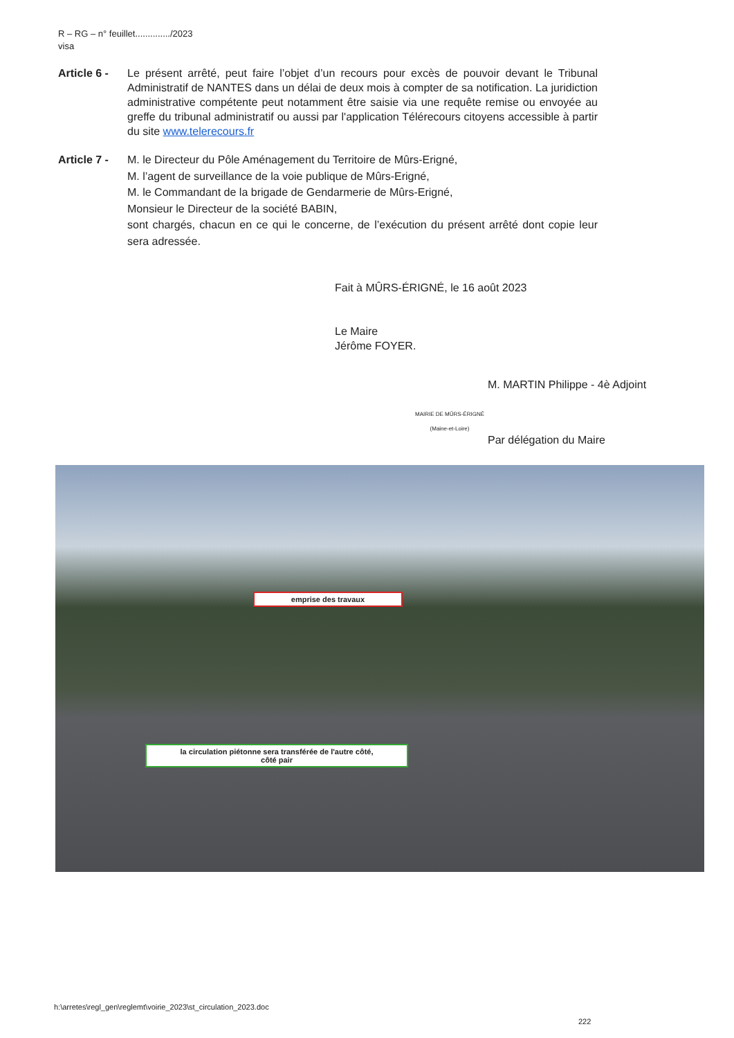R – RG – n° feuillet............../2023
visa
Article 6 -
Le présent arrêté, peut faire l’objet d’un recours pour excès de pouvoir devant le Tribunal Administratif de NANTES dans un délai de deux mois à compter de sa notification. La juridiction administrative compétente peut notamment être saisie via une requête remise ou envoyée au greffe du tribunal administratif ou aussi par l'application Télérecours citoyens accessible à partir du site www.telerecours.fr
Article 7 -
M. le Directeur du Pôle Aménagement du Territoire de Mûrs-Erigné,
M. l’agent de surveillance de la voie publique de Mûrs-Erigné,
M. le Commandant de la brigade de Gendarmerie de Mûrs-Erigné,
Monsieur le Directeur de la société BABIN,
sont chargés, chacun en ce qui le concerne, de l’exécution du présent arrêté dont copie leur sera adressée.
Fait à MÛRS-ÉRIGNÉ, le 16 août 2023
Le Maire
Jérôme FOYER.
M. MARTIN Philippe - 4è Adjoint
Par délégation du Maire
MAIRIE DE MÛRS-ÉRIGNÉ (Maine-et-Loire)
emprise des travaux
la circulation piétonne sera transférée de l'autre côté,
côté pair
h:\arretes\regl_gen\reglemt\voirie_2023\st_circulation_2023.doc
222